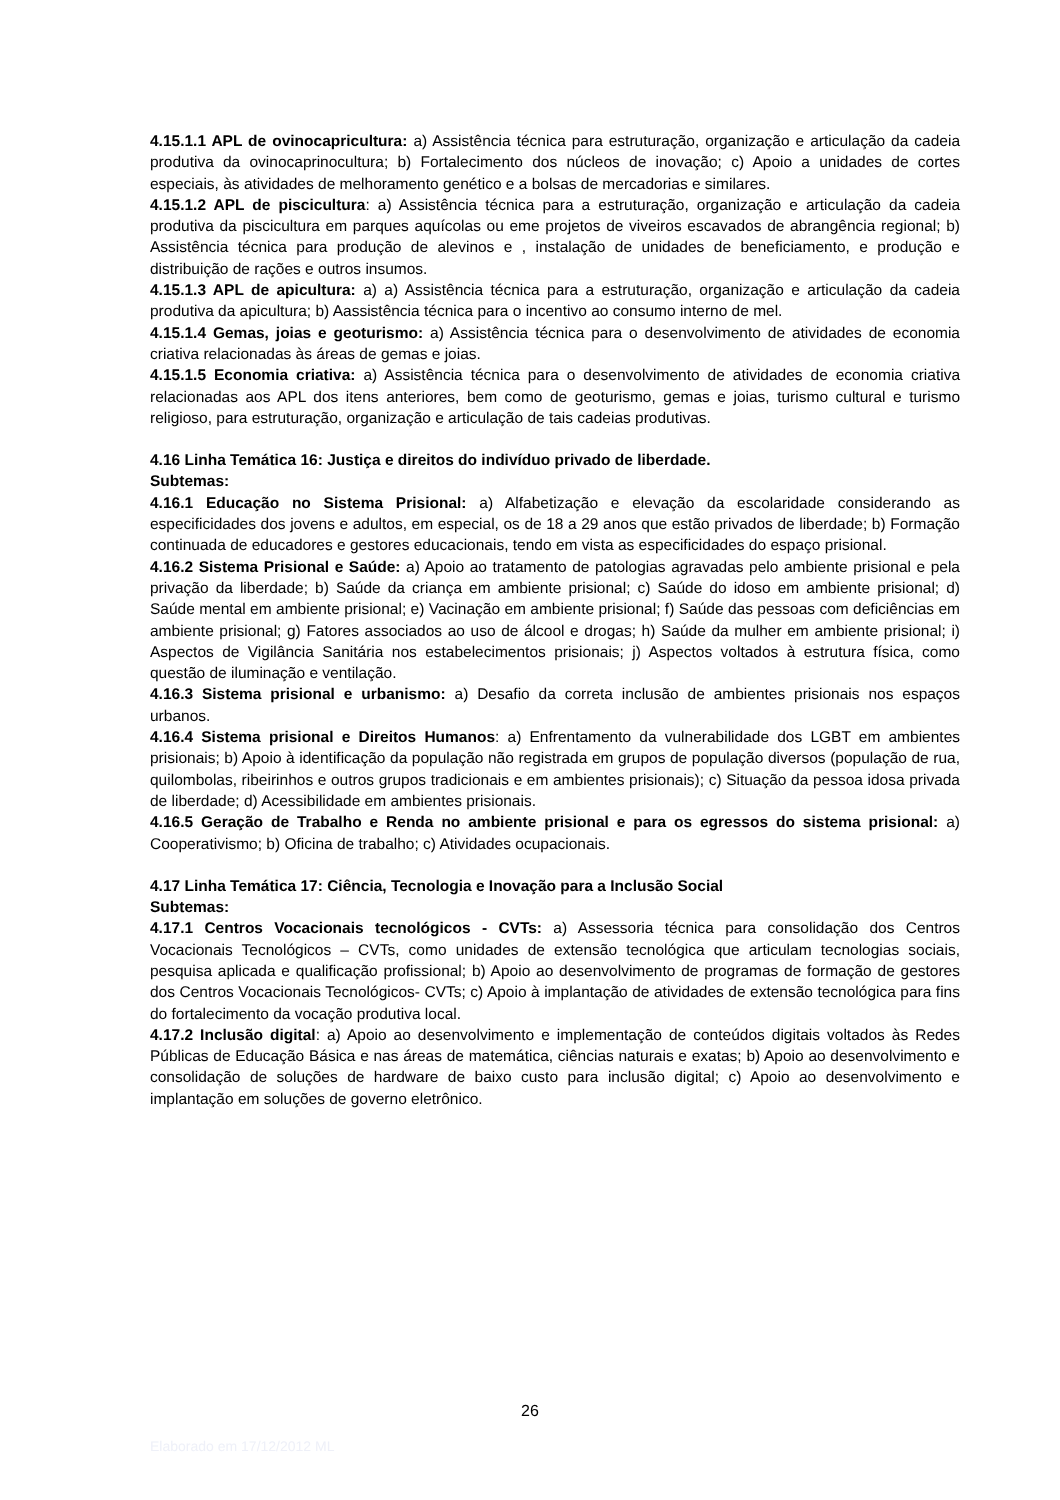4.15.1.1 APL de ovinocapricultura: a) Assistência técnica para estruturação, organização e articulação da cadeia produtiva da ovinocaprinocultura; b) Fortalecimento dos núcleos de inovação; c) Apoio a unidades de cortes especiais, às atividades de melhoramento genético e a bolsas de mercadorias e similares.
4.15.1.2 APL de piscicultura: a) Assistência técnica para a estruturação, organização e articulação da cadeia produtiva da piscicultura em parques aquícolas ou eme projetos de viveiros escavados de abrangência regional; b) Assistência técnica para produção de alevinos e , instalação de unidades de beneficiamento, e produção e distribuição de rações e outros insumos.
4.15.1.3 APL de apicultura: a) a) Assistência técnica para a estruturação, organização e articulação da cadeia produtiva da apicultura; b) Aassistência técnica para o incentivo ao consumo interno de mel.
4.15.1.4 Gemas, joias e geoturismo: a) Assistência técnica para o desenvolvimento de atividades de economia criativa relacionadas às áreas de gemas e joias.
4.15.1.5 Economia criativa: a) Assistência técnica para o desenvolvimento de atividades de economia criativa relacionadas aos APL dos itens anteriores, bem como de geoturismo, gemas e joias, turismo cultural e turismo religioso, para estruturação, organização e articulação de tais cadeias produtivas.
4.16 Linha Temática 16: Justiça e direitos do indivíduo privado de liberdade.
Subtemas:
4.16.1 Educação no Sistema Prisional: a) Alfabetização e elevação da escolaridade considerando as especificidades dos jovens e adultos, em especial, os de 18 a 29 anos que estão privados de liberdade; b) Formação continuada de educadores e gestores educacionais, tendo em vista as especificidades do espaço prisional.
4.16.2 Sistema Prisional e Saúde: a) Apoio ao tratamento de patologias agravadas pelo ambiente prisional e pela privação da liberdade; b) Saúde da criança em ambiente prisional; c) Saúde do idoso em ambiente prisional; d) Saúde mental em ambiente prisional; e) Vacinação em ambiente prisional; f) Saúde das pessoas com deficiências em ambiente prisional; g) Fatores associados ao uso de álcool e drogas; h) Saúde da mulher em ambiente prisional; i) Aspectos de Vigilância Sanitária nos estabelecimentos prisionais; j) Aspectos voltados à estrutura física, como questão de iluminação e ventilação.
4.16.3 Sistema prisional e urbanismo: a) Desafio da correta inclusão de ambientes prisionais nos espaços urbanos.
4.16.4 Sistema prisional e Direitos Humanos: a) Enfrentamento da vulnerabilidade dos LGBT em ambientes prisionais; b) Apoio à identificação da população não registrada em grupos de população diversos (população de rua, quilombolas, ribeirinhos e outros grupos tradicionais e em ambientes prisionais); c) Situação da pessoa idosa privada de liberdade; d) Acessibilidade em ambientes prisionais.
4.16.5 Geração de Trabalho e Renda no ambiente prisional e para os egressos do sistema prisional: a) Cooperativismo; b) Oficina de trabalho; c) Atividades ocupacionais.
4.17 Linha Temática 17: Ciência, Tecnologia e Inovação para a Inclusão Social
Subtemas:
4.17.1 Centros Vocacionais tecnológicos - CVTs: a) Assessoria técnica para consolidação dos Centros Vocacionais Tecnológicos – CVTs, como unidades de extensão tecnológica que articulam tecnologias sociais, pesquisa aplicada e qualificação profissional; b) Apoio ao desenvolvimento de programas de formação de gestores dos Centros Vocacionais Tecnológicos- CVTs; c) Apoio à implantação de atividades de extensão tecnológica para fins do fortalecimento da vocação produtiva local.
4.17.2 Inclusão digital: a) Apoio ao desenvolvimento e implementação de conteúdos digitais voltados às Redes Públicas de Educação Básica e nas áreas de matemática, ciências naturais e exatas; b) Apoio ao desenvolvimento e consolidação de soluções de hardware de baixo custo para inclusão digital; c) Apoio ao desenvolvimento e implantação em soluções de governo eletrônico.
26
Elaborado em 17/12/2012 ML